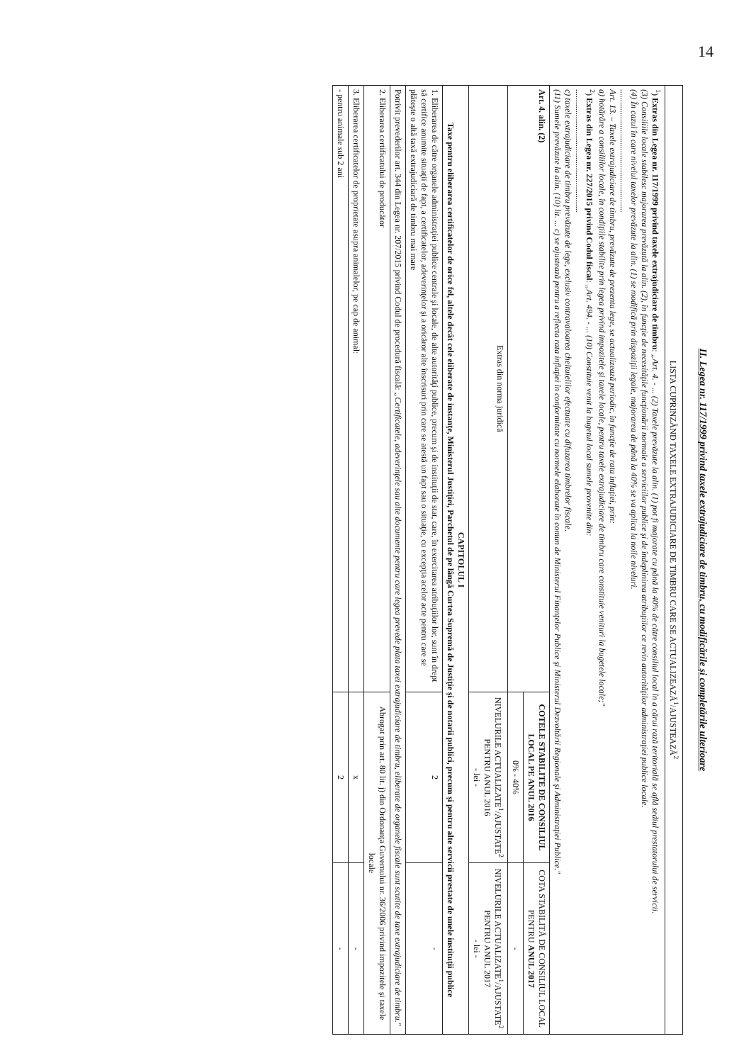14
II. Legea nr. 117/1999 privind taxele extrajudiciare de timbru, cu modificările şi completările ulterioare
| LISTA CUPRINZÂND TAXELE EXTRAJUDICIARE DE TIMBRU CARE SE ACTUALIZEAZĂ<sup>1</sup>/AJUSTEAZĂ<sup>2</sup> | | |
| --- | --- | --- |
| <sup>1</sup>) Extras din Legea nr. 117/1999 privind taxele extrajudiciare de timbru : „Art. 4. - ... (2) Taxele prevăzute la alin. (1) pot fi majorate cu până la 40% de către consiliul local în a cărui rază teritorială se află sediul prestatorului de servicii. (3) Consiliile locale stabilesc majorarea prevăzută la alin. (2), în funcţie de necesităţile funcţionării normale a serviciilor publice şi de îndeplinirea atribuţiilor ce revin autorităţilor administraţiei publice locale. (4) În cazul în care nivelul taxelor prevăzute la alin. (1) se modifică prin dispoziţii legale, majorarea de până la 40% se va aplica la noile niveluri. .......................................................... Art. 13. – Taxele extrajudiciare de timbru, prevăzute de prezenta lege, se actualizează periodic, în funcţie de rata inflaţiei, prin: a) hotărâre a consiliilor locale, în condiţiile stabilite prin legea privind impozitele şi taxele locale, pentru taxele extrajudiciare de timbru care constituie venituri la bugetele locale;" <sup>2</sup>) Extras din Legea nr. 227/2015 privind Codul fiscal : „Art. 494. - ... (10) Constituie venit la bugetul local sumele provenite din: .......................................................... c) taxele extrajudiciare de timbru prevăzute de lege, exclusiv contravaloarea cheltuielilor efectuate cu difuzarea timbrelor fiscale. (11) Sumele prevăzute la alin. (10) lit. ... c) se ajustează pentru a reflecta rata inflaţiei în conformitate cu normele elaborate în comun de Ministerul Finanţelor Publice şi Ministerul Dezvoltării Regionale şi Administraţiei Publice." | | |
| Art. 4. alin. (2) | COTELE STABILITE DE CONSILIUL LOCAL PE ANUL 2016 | COTA STABILITĂ DE CONSILIUL LOCAL PENTRU ANUL 2017 |
| | 0% - 40% | - |
| Extras din norma juridică | NIVELURILE ACTUALIZATE<sup>1</sup>/AJUSTATE<sup>2</sup> PENTRU ANUL 2016 - lei - | NIVELURILE ACTUALIZATE<sup>1</sup>/AJUSTATE<sup>2</sup> PENTRU ANUL 2017 - lei - |
| CAPITOLUL I Taxe pentru eliberarea certificatelor de orice fel, altele decât cele eliberate de instanţe, Ministerul Justiţiei, Parchetul de pe lângă Curtea Supremă de Justiţie şi de notarii publici, precum şi pentru alte servicii prestate de unele instituţii publice | | |
| 1. Eliberarea de către organele administraţiei publice centrale şi locale, de alte autorităţi publice, precum şi de instituţii de stat, care, în exercitarea atribuţiilor lor, sunt în drept să certifice anumite situaţii de fapt, a certificatelor, adeverinţelor şi a oricăror alte înscrisuri prin care se atestă un fapt sau o situaţie, cu excepţia acelor acte pentru care se plăteşte o altă taxă extrajudiciară de timbru mai mare | 2 | - |
| Potrivit prevederilor art. 344 din Legea nr. 207/2015 privind Codul de procedură fiscală: „Certificatele, adeverinţele sau alte documente pentru care legea prevede plata taxei extrajudiciare de timbru, eliberate de organele fiscale sunt scutite de taxe extrajudiciare de timbru." | | |
| 2. Eliberarea certificatului de producător | Abrogat prin art. 80 lit. j) din Ordonanţa Guvernului nr. 36/2006 privind impozitele şi taxele locale | |
| 3. Eliberarea certificatelor de proprietate asupra animalelor, pe cap de animal: | x | - |
| - pentru animale sub 2 ani | 2 | - |